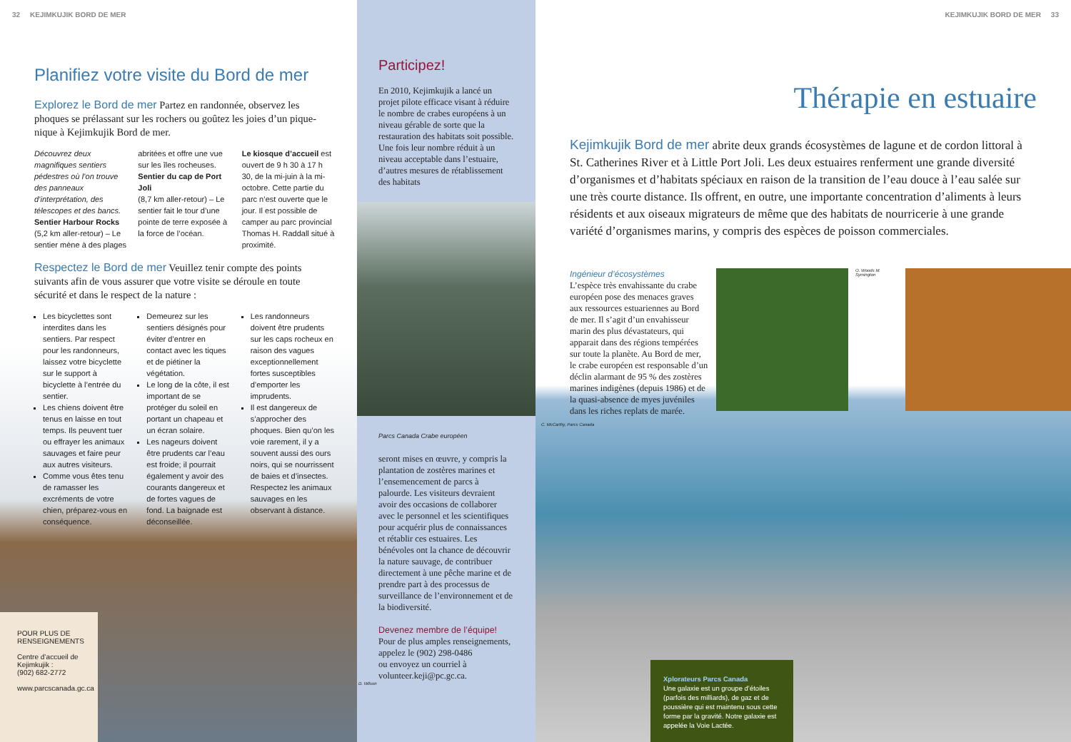32 KEJIMKUJIK BORD DE MER
Planifiez votre visite du Bord de mer
Explorez le Bord de mer Partez en randonnée, observez les phoques se prélassant sur les rochers ou goûtez les joies d’un pique-nique à Kejimkujik Bord de mer.
Découvrez deux magnifiques sentiers pédestres où l’on trouve des panneaux d’interprétation, des télescopes et des bancs.
Sentier Harbour Rocks
(5,2 km aller-retour) – Le sentier mène à des plages
abritées et offre une vue sur les îles rocheuses.
Sentier du cap de Port Joli
(8,7 km aller-retour) – Le sentier fait le tour d’une pointe de terre exposée à la force de l’océan.
Le kiosque d’accueil est ouvert de 9 h 30 à 17 h 30, de la mi-juin à la mi-octobre. Cette partie du parc n’est ouverte que le jour. Il est possible de camper au parc provincial Thomas H. Raddall situé à proximité.
Respectez le Bord de mer Veuillez tenir compte des points suivants afin de vous assurer que votre visite se déroule en toute sécurité et dans le respect de la nature :
Les bicyclettes sont interdites dans les sentiers. Par respect pour les randonneurs, laissez votre bicyclette sur le support à bicyclette à l’entrée du sentier.
Les chiens doivent être tenus en laisse en tout temps. Ils peuvent tuer ou effrayer les animaux sauvages et faire peur aux autres visiteurs.
Comme vous êtes tenu de ramasser les excréments de votre chien, préparez-vous en conséquence.
Demeurez sur les sentiers désignés pour éviter d’entrer en contact avec les tiques et de piétiner la végétation.
Le long de la côte, il est important de se protéger du soleil en portant un chapeau et un écran solaire.
Les nageurs doivent être prudents car l’eau est froide; il pourrait également y avoir des courants dangereux et de fortes vagues de fond. La baignade est déconseillée.
Les randonneurs doivent être prudents sur les caps rocheux en raison des vagues exceptionnellement fortes susceptibles d’emporter les imprudents.
Il est dangereux de s’approcher des phoques. Bien qu’on les voie rarement, il y a souvent aussi des ours noirs, qui se nourrissent de baies et d’insectes. Respectez les animaux sauvages en les observant à distance.
POUR PLUS DE RENSEIGNEMENTS
Centre d’accueil de Kejimkujik :
(902) 682-2772
www.parcscanada.gc.ca
Participez!
En 2010, Kejimkujik a lancé un projet pilote efficace visant à réduire le nombre de crabes européens à un niveau gérable de sorte que la restauration des habitats soit possible. Une fois leur nombre réduit à un niveau acceptable dans l’estuaire, d’autres mesures de rétablissement des habitats
Parcs Canada Crabe européen
seront mises en œuvre, y compris la plantation de zostères marines et l’ensemencement de parcs à palourde. Les visiteurs devraient avoir des occasions de collaborer avec le personnel et les scientifiques pour acquérir plus de connaissances et rétablir ces estuaires. Les bénévoles ont la chance de découvrir la nature sauvage, de contribuer directement à une pêche marine et de prendre part à des processus de surveillance de l’environnement et de la biodiversité.
Devenez membre de l’équipe!
Pour de plus amples renseignements, appelez le (902) 298-0486
ou envoyez un courriel à volunteer.keji@pc.gc.ca.
D. Wilson
KEJIMKUJIK BORD DE MER 33
Thérapie en estuaire
Kejimkujik Bord de mer abrite deux grands écosystèmes de lagune et de cordon littoral à St. Catherines River et à Little Port Joli. Les deux estuaires renferment une grande diversité d’organismes et d’habitats spéciaux en raison de la transition de l’eau douce à l’eau salée sur une très courte distance. Ils offrent, en outre, une importante concentration d’aliments à leurs résidents et aux oiseaux migrateurs de même que des habitats de nourricerie à une grande variété d’organismes marins, y compris des espèces de poisson commerciales.
Ingénieur d’écosystèmes
L’espèce très envahissante du crabe européen pose des menaces graves aux ressources estuariennes au Bord de mer. Il s’agit d’un envahisseur marin des plus dévastateurs, qui apparait dans des régions tempérées sur toute la planète. Au Bord de mer, le crabe européen est responsable d’un déclin alarmant de 95 % des zostères marines indigènes (depuis 1986) et de la quasi-absence de myes juvéniles dans les riches replats de marée.
O. Woods M. Symington
C. McCarthy, Parcs Canada
Xplorateurs Parcs Canada
Une galaxie est un groupe d’étoiles (parfois des milliards), de gaz et de poussière qui est maintenu sous cette forme par la gravité. Notre galaxie est appelée la Voie Lactée.